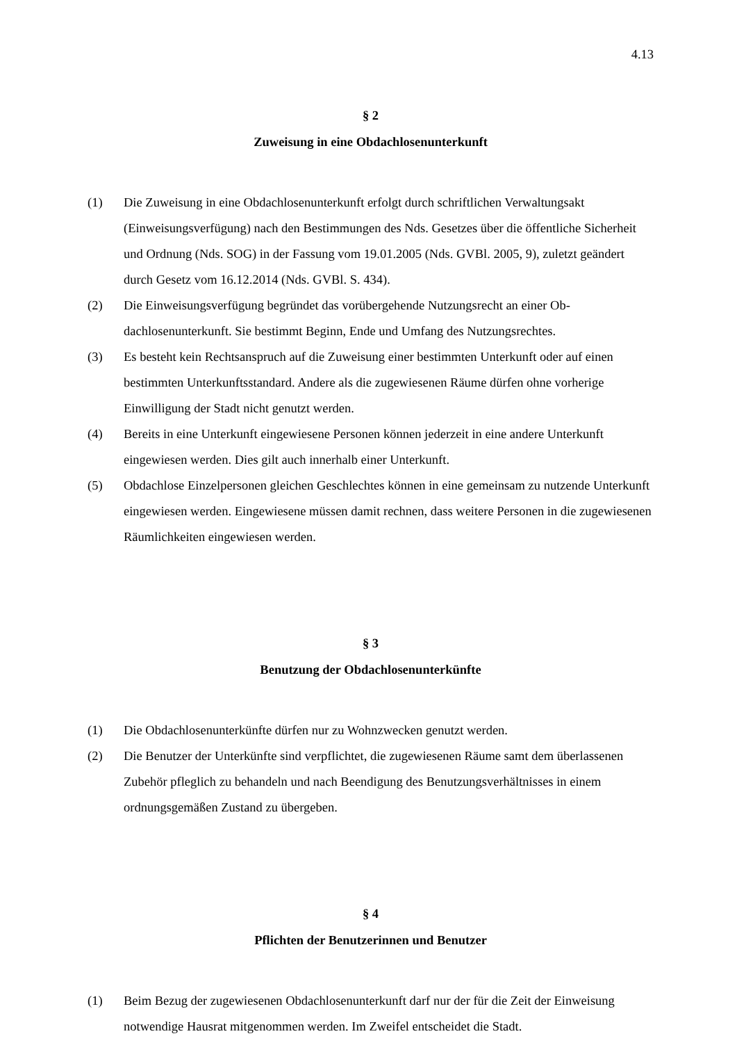4.13
§ 2
Zuweisung in eine Obdachlosenunterkunft
(1) Die Zuweisung in eine Obdachlosenunterkunft erfolgt durch schriftlichen Verwaltungs­akt (Einweisungsverfügung) nach den Bestimmungen des Nds. Gesetzes über die öf­fentliche Sicherheit und Ordnung (Nds. SOG) in der Fassung vom 19.01.2005 (Nds. GVBl. 2005, 9), zuletzt geändert durch Gesetz vom 16.12.2014 (Nds. GVBl. S. 434).
(2) Die Einweisungsverfügung begründet das vorübergehende Nutzungsrecht an einer Ob­dachlosenunterkunft. Sie bestimmt Beginn, Ende und Umfang des Nutzungsrechtes.
(3) Es besteht kein Rechtsanspruch auf die Zuweisung einer bestimmten Unterkunft oder auf einen bestimmten Unterkunftsstandard. Andere als die zugewiesenen Räume dürfen ohne vorherige Einwilligung der Stadt nicht genutzt werden.
(4) Bereits in eine Unterkunft eingewiesene Personen können jederzeit in eine andere Un­terkunft eingewiesen werden. Dies gilt auch innerhalb einer Unterkunft.
(5) Obdachlose Einzelpersonen gleichen Geschlechtes können in eine gemeinsam zu nut­zende Unterkunft eingewiesen werden. Eingewiesene müssen damit rechnen, dass wei­tere Personen in die zugewiesenen Räumlichkeiten eingewiesen werden.
§ 3
Benutzung der Obdachlosenunterkünfte
(1) Die Obdachlosenunterkünfte dürfen nur zu Wohnzwecken genutzt werden.
(2) Die Benutzer der Unterkünfte sind verpflichtet, die zugewiesenen Räume samt dem überlassenen Zubehör pfleglich zu behandeln und nach Beendigung des Benutzungs­verhältnisses in einem ordnungsgemäßen Zustand zu übergeben.
§ 4
Pflichten der Benutzerinnen und Benutzer
(1) Beim Bezug der zugewiesenen Obdachlosenunterkunft darf nur der für die Zeit der Einweisung notwendige Hausrat mitgenommen werden. Im Zweifel entscheidet die Stadt.